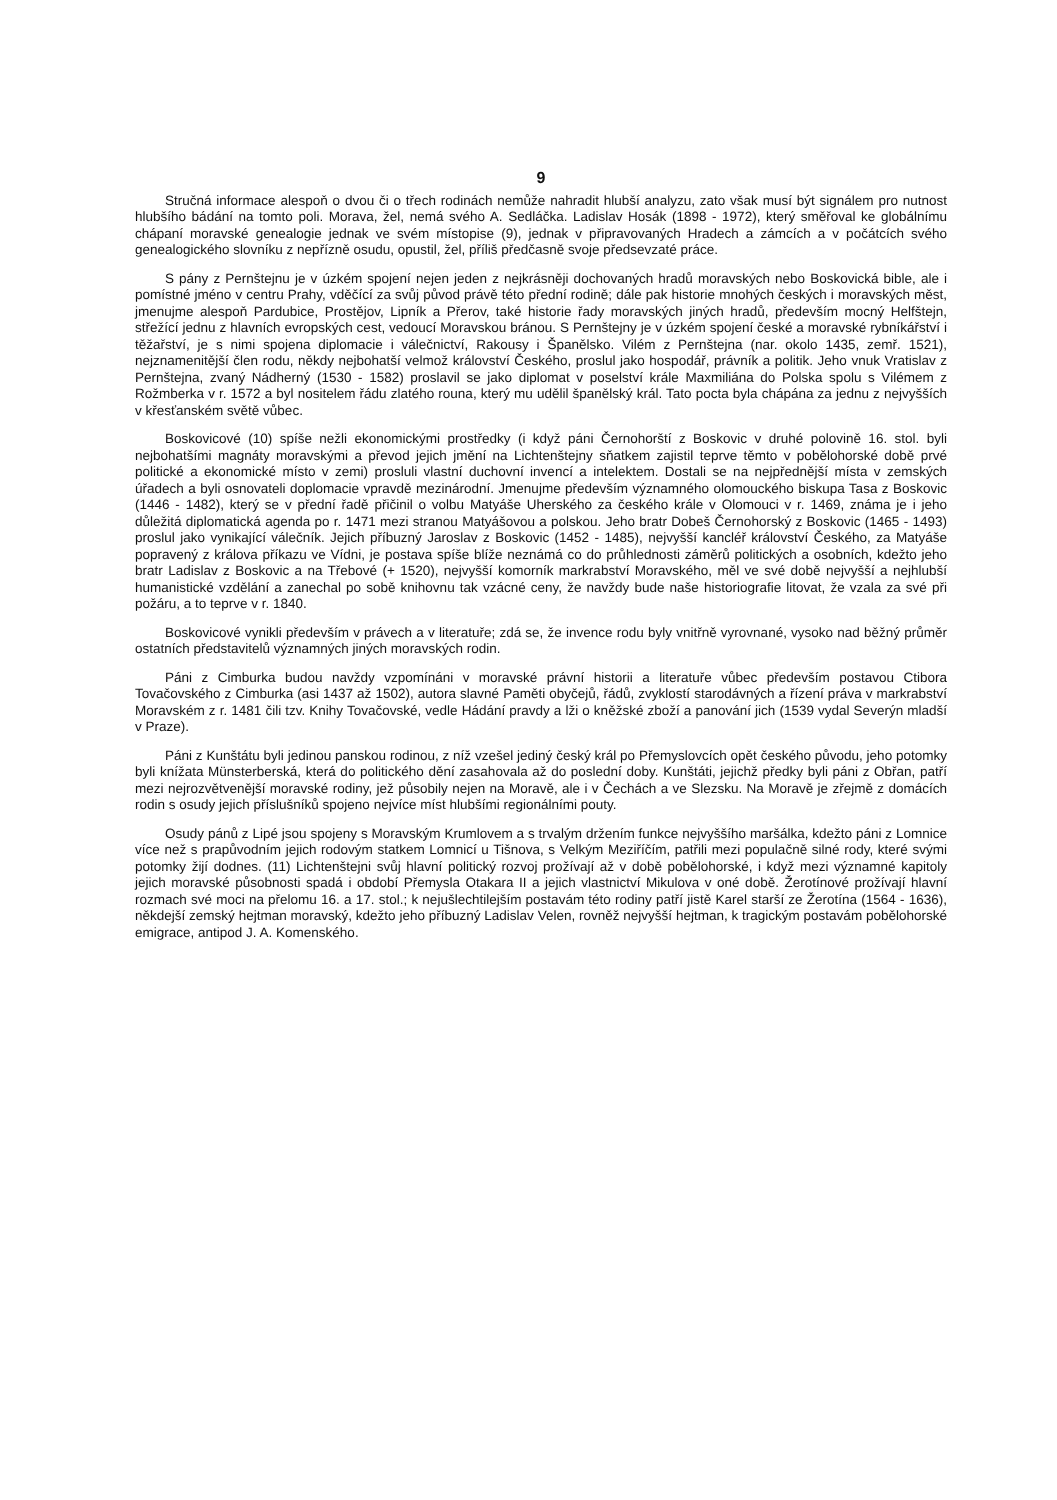9
Stručná informace alespoň o dvou či o třech rodinách nemůže nahradit hlubší analyzu, zato však musí být signálem pro nutnost hlubšího bádání na tomto poli. Morava, žel, nemá svého A. Sedláčka. Ladislav Hosák (1898 - 1972), který směřoval ke globálnímu chápaní moravské genealogie jednak ve svém místopise (9), jednak v připravovaných Hradech a zámcích a v počátcích svého genealogického slovníku z nepřízně osudu, opustil, žel, příliš předčasně svoje předsevzaté práce.
S pány z Pernštejnu je v úzkém spojení nejen jeden z nejkrásněji dochovaných hradů moravských nebo Boskovická bible, ale i pomístné jméno v centru Prahy, vděčící za svůj původ právě této přední rodině; dále pak historie mnohých českých i moravských měst, jmenujme alespoň Pardubice, Prostějov, Lipník a Přerov, také historie řady moravských jiných hradů, především mocný Helfštejn, střežící jednu z hlavních evropských cest, vedoucí Moravskou bránou. S Pernštejny je v úzkém spojení české a moravské rybníkářství i těžařství, je s nimi spojena diplomacie i válečnictví, Rakousy i Španělsko. Vilém z Pernštejna (nar. okolo 1435, zemř. 1521), nejznamenitější člen rodu, někdy nejbohatší velmož království Českého, proslul jako hospodář, právník a politik. Jeho vnuk Vratislav z Pernštejna, zvaný Nádherný (1530 - 1582) proslavil se jako diplomat v poselství krále Maxmiliána do Polska spolu s Vilémem z Rožmberka v r. 1572 a byl nositelem řádu zlatého rouna, který mu udělil španělský král. Tato pocta byla chápána za jednu z nejvyšších v křesťanském světě vůbec.
Boskovicové (10) spíše nežli ekonomickými prostředky (i když páni Černohorští z Boskovic v druhé polovině 16. stol. byli nejbohatšími magnáty moravskými a převod jejich jmění na Lichtenštejny sňatkem zajistil teprve těmto v pobělohorské době prvé politické a ekonomické místo v zemi) prosluli vlastní duchovní invencí a intelektem. Dostali se na nejpřednější místa v zemských úřadech a byli osnovateli doplomacie vpravdě mezinárodní. Jmenujme především významného olomouckého biskupa Tasa z Boskovic (1446 - 1482), který se v přední řadě přičinil o volbu Matyáše Uherského za českého krále v Olomouci v r. 1469, známa je i jeho důležitá diplomatická agenda po r. 1471 mezi stranou Matyášovou a polskou. Jeho bratr Dobeš Černohorský z Boskovic (1465 - 1493) proslul jako vynikající válečník. Jejich příbuzný Jaroslav z Boskovic (1452 - 1485), nejvyšší kancléř království Českého, za Matyáše popravený z králova příkazu ve Vídni, je postava spíše blíže neznámá co do průhlednosti záměrů politických a osobních, kdežto jeho bratr Ladislav z Boskovic a na Třebové (+ 1520), nejvyšší komorník markrabství Moravského, měl ve své době nejvyšší a nejhlubší humanistické vzdělání a zanechal po sobě knihovnu tak vzácné ceny, že navždy bude naše historiografie litovat, že vzala za své při požáru, a to teprve v r. 1840.
Boskovicové vynikli především v právech a v literatuře; zdá se, že invence rodu byly vnitřně vyrovnané, vysoko nad běžný průměr ostatních představitelů významných jiných moravských rodin.
Páni z Cimburka budou navždy vzpomínáni v moravské právní historii a literatuře vůbec především postavou Ctibora Tovačovského z Cimburka (asi 1437 až 1502), autora slavné Paměti obyčejů, řádů, zvyklostí starodávných a řízení práva v markrabství Moravském z r. 1481 čili tzv. Knihy Tovačovské, vedle Hádání pravdy a lži o kněžské zboží a panování jich (1539 vydal Severýn mladší v Praze).
Páni z Kunštátu byli jedinou panskou rodinou, z níž vzešel jediný český král po Přemyslovcích opět českého původu, jeho potomky byli knížata Münsterberská, která do politického dění zasahovala až do poslední doby. Kunštáti, jejichž předky byli páni z Obřan, patří mezi nejrozvětvenější moravské rodiny, jež působily nejen na Moravě, ale i v Čechách a ve Slezsku. Na Moravě je zřejmě z domácích rodin s osudy jejich příslušníků spojeno nejvíce míst hlubšími regionálními pouty.
Osudy pánů z Lipé jsou spojeny s Moravským Krumlovem a s trvalým držením funkce nejvyššího maršálka, kdežto páni z Lomnice více než s prapůvodním jejich rodovým statkem Lomnicí u Tišnova, s Velkým Meziříčím, patřili mezi populačně silné rody, které svými potomky žijí dodnes. (11) Lichtenštejni svůj hlavní politický rozvoj prožívají až v době pobělohorské, i když mezi významné kapitoly jejich moravské působnosti spadá i období Přemysla Otakara II a jejich vlastnictví Mikulova v oné době. Žerotínové prožívají hlavní rozmach své moci na přelomu 16. a 17. stol.; k nejušlechtilejším postavám této rodiny patří jistě Karel starší ze Žerotína (1564 - 1636), někdejší zemský hejtman moravský, kdežto jeho příbuzný Ladislav Velen, rovněž nejvyšší hejtman, k tragickým postavám pobělohorské emigrace, antipod J. A. Komenského.